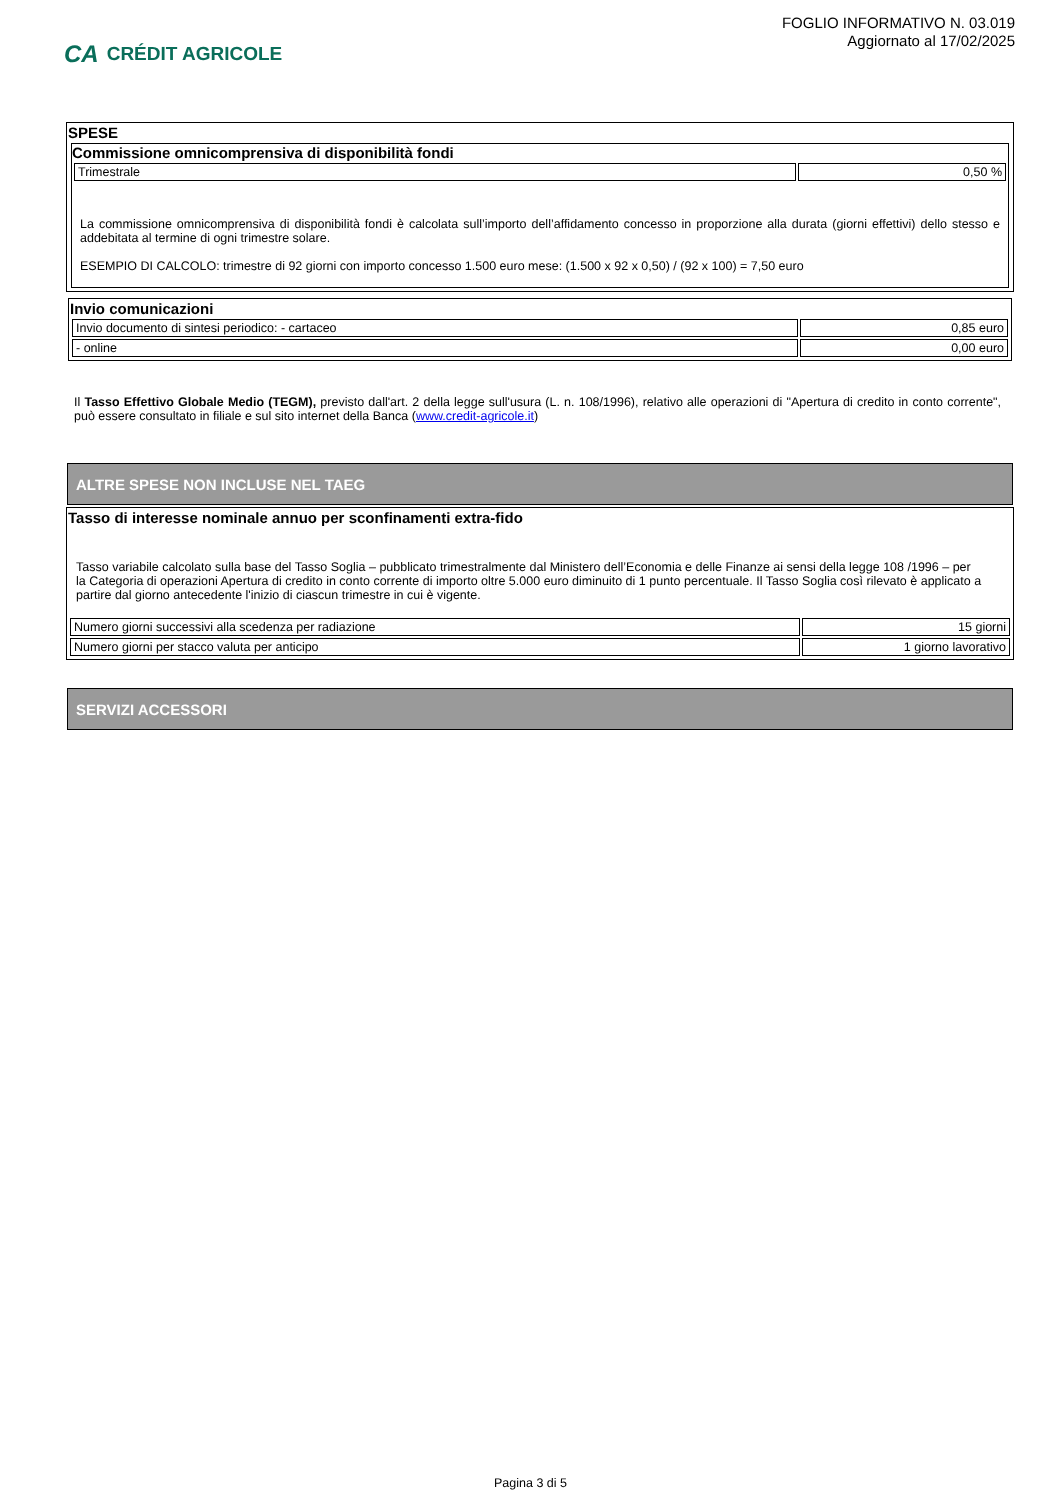CA CRÉDIT AGRICOLE
FOGLIO INFORMATIVO N. 03.019
Aggiornato al 17/02/2025
SPESE
Commissione omnicomprensiva di disponibilità fondi
| Trimestrale | 0,50 % |
La commissione omnicomprensiva di disponibilità fondi è calcolata sull’importo dell’affidamento concesso in proporzione alla durata (giorni effettivi) dello stesso e addebitata al termine di ogni trimestre solare.
ESEMPIO DI CALCOLO: trimestre di 92 giorni con importo concesso 1.500 euro mese: (1.500 x 92 x 0,50) / (92 x 100) = 7,50 euro
Invio comunicazioni
| Invio documento di sintesi periodico: - cartaceo | 0,85 euro |
| - online | 0,00 euro |
Il Tasso Effettivo Globale Medio (TEGM), previsto dall'art. 2 della legge sull'usura (L. n. 108/1996), relativo alle operazioni di "Apertura di credito in conto corrente", può essere consultato in filiale e sul sito internet della Banca (www.credit-agricole.it)
ALTRE SPESE NON INCLUSE NEL TAEG
Tasso di interesse nominale annuo per sconfinamenti extra-fido
Tasso variabile calcolato sulla base del Tasso Soglia – pubblicato trimestralmente dal Ministero dell’Economia e delle Finanze ai sensi della legge 108 /1996 – per la Categoria di operazioni Apertura di credito in conto corrente di importo oltre 5.000 euro diminuito di 1 punto percentuale. Il Tasso Soglia così rilevato è applicato a partire dal giorno antecedente l'inizio di ciascun trimestre in cui è vigente.
| Numero giorni successivi alla scedenza per radiazione | 15 giorni |
| Numero giorni per stacco valuta per anticipo | 1 giorno lavorativo |
SERVIZI ACCESSORI
Pagina 3 di 5